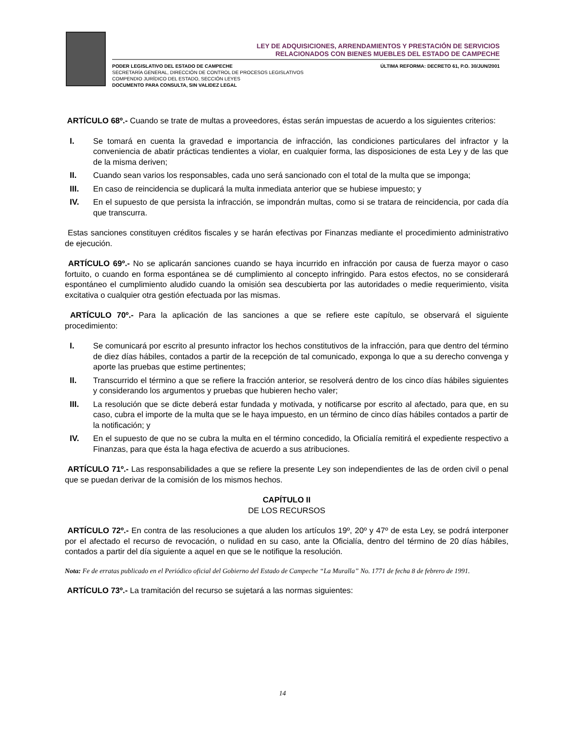LEY DE ADQUISICIONES, ARRENDAMIENTOS Y PRESTACIÓN DE SERVICIOS
RELACIONADOS CON BIENES MUEBLES DEL ESTADO DE CAMPECHE
PODER LEGISLATIVO DEL ESTADO DE CAMPECHE
SECRETARÍA GENERAL, DIRECCIÓN DE CONTROL DE PROCESOS LEGISLATIVOS
COMPENDIO JURÍDICO DEL ESTADO, SECCIÓN LEYES
DOCUMENTO PARA CONSULTA, SIN VALIDEZ LEGAL
ÚLTIMA REFORMA: DECRETO 61, P.O. 30/JUN/2001
ARTÍCULO 68º.- Cuando se trate de multas a proveedores, éstas serán impuestas de acuerdo a los siguientes criterios:
I. Se tomará en cuenta la gravedad e importancia de infracción, las condiciones particulares del infractor y la conveniencia de abatir prácticas tendientes a violar, en cualquier forma, las disposiciones de esta Ley y de las que de la misma deriven;
II. Cuando sean varios los responsables, cada uno será sancionado con el total de la multa que se imponga;
III. En caso de reincidencia se duplicará la multa inmediata anterior que se hubiese impuesto; y
IV. En el supuesto de que persista la infracción, se impondrán multas, como si se tratara de reincidencia, por cada día que transcurra.
Estas sanciones constituyen créditos fiscales y se harán efectivas por Finanzas mediante el procedimiento administrativo de ejecución.
ARTÍCULO 69º.- No se aplicarán sanciones cuando se haya incurrido en infracción por causa de fuerza mayor o caso fortuito, o cuando en forma espontánea se dé cumplimiento al concepto infringido. Para estos efectos, no se considerará espontáneo el cumplimiento aludido cuando la omisión sea descubierta por las autoridades o medie requerimiento, visita excitativa o cualquier otra gestión efectuada por las mismas.
ARTÍCULO 70º.- Para la aplicación de las sanciones a que se refiere este capítulo, se observará el siguiente procedimiento:
I. Se comunicará por escrito al presunto infractor los hechos constitutivos de la infracción, para que dentro del término de diez días hábiles, contados a partir de la recepción de tal comunicado, exponga lo que a su derecho convenga y aporte las pruebas que estime pertinentes;
II. Transcurrido el término a que se refiere la fracción anterior, se resolverá dentro de los cinco días hábiles siguientes y considerando los argumentos y pruebas que hubieren hecho valer;
III. La resolución que se dicte deberá estar fundada y motivada, y notificarse por escrito al afectado, para que, en su caso, cubra el importe de la multa que se le haya impuesto, en un término de cinco días hábiles contados a partir de la notificación; y
IV. En el supuesto de que no se cubra la multa en el término concedido, la Oficialía remitirá el expediente respectivo a Finanzas, para que ésta la haga efectiva de acuerdo a sus atribuciones.
ARTÍCULO 71º.- Las responsabilidades a que se refiere la presente Ley son independientes de las de orden civil o penal que se puedan derivar de la comisión de los mismos hechos.
CAPÍTULO II
DE LOS RECURSOS
ARTÍCULO 72º.- En contra de las resoluciones a que aluden los artículos 19º, 20º y 47º de esta Ley, se podrá interponer por el afectado el recurso de revocación, o nulidad en su caso, ante la Oficialía, dentro del término de 20 días hábiles, contados a partir del día siguiente a aquel en que se le notifique la resolución.
Nota: Fe de erratas publicado en el Periódico oficial del Gobierno del Estado de Campeche “La Muralla” No. 1771 de fecha 8 de febrero de 1991.
ARTÍCULO 73º.- La tramitación del recurso se sujetará a las normas siguientes:
14